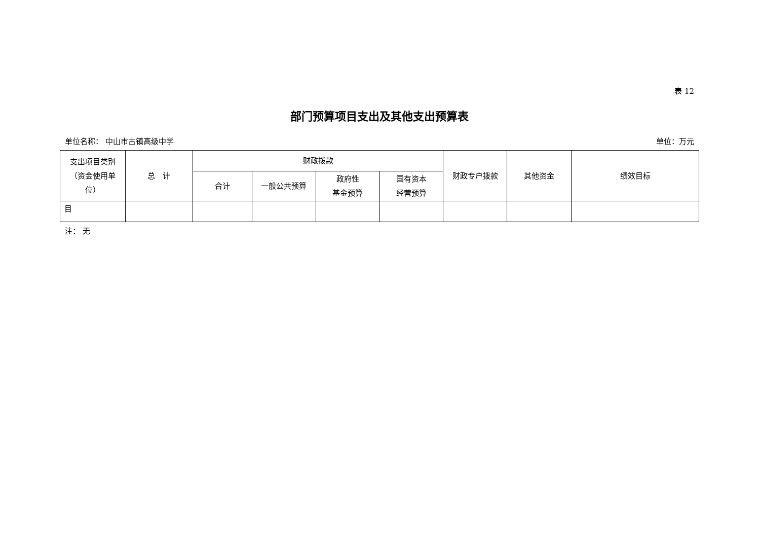表 12
部门预算项目支出及其他支出预算表
单位名称： 中山市古镇高级中学 单位：万元
| 支出项目类别 （资金使用单 位） | 总 计 | 财政拨款 | | | | 财政专户拨款 | 其他资金 | 绩效目标 |
| --- | --- | --- | --- | --- | --- | --- | --- | --- |
| | | 合计 | 一般公共预算 | 政府性 基金预算 | 国有资本 经营预算 | | | |
| 目 | | | | | | | | |
注： 无